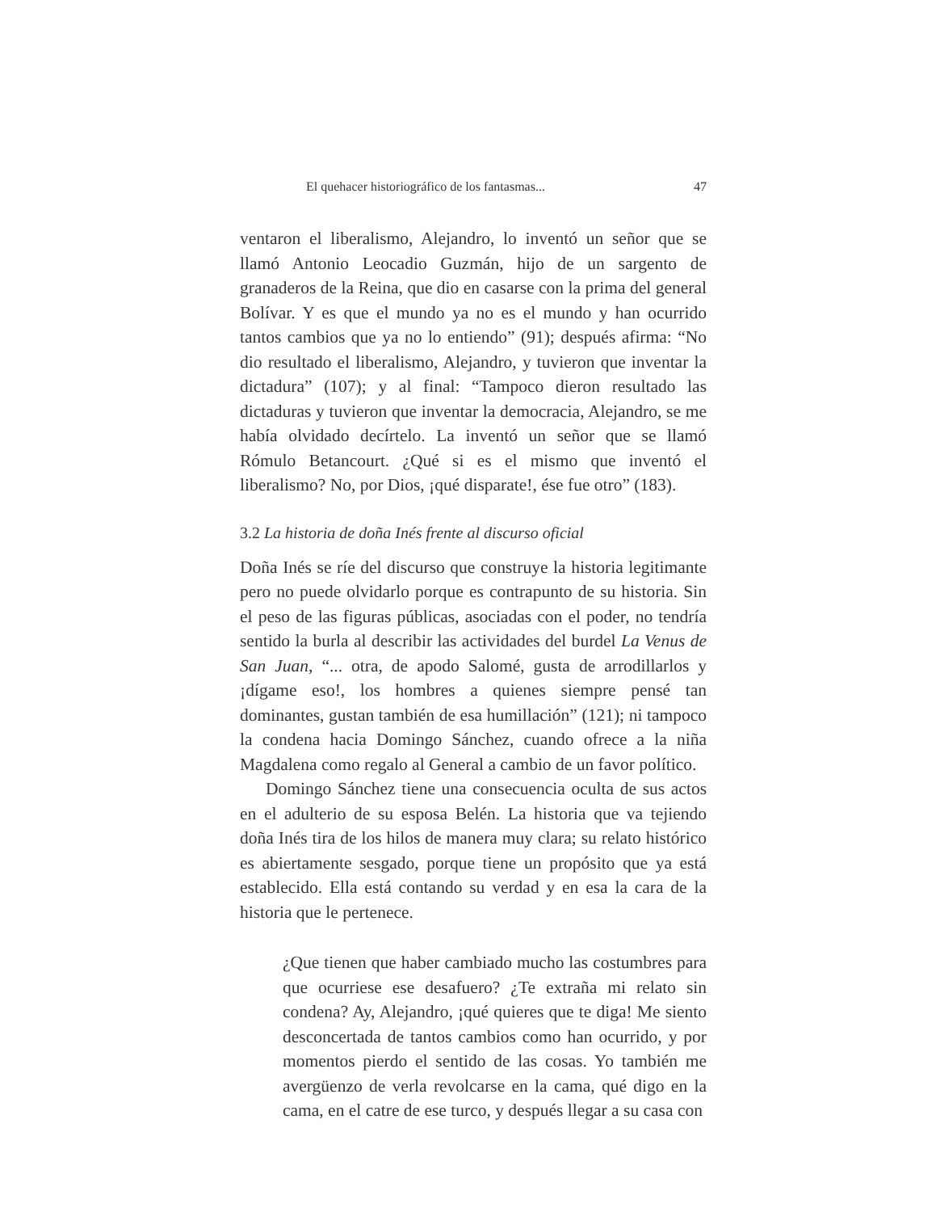El quehacer historiográfico de los fantasmas... 47
ventaron el liberalismo, Alejandro, lo inventó un señor que se llamó Antonio Leocadio Guzmán, hijo de un sargento de granaderos de la Reina, que dio en casarse con la prima del general Bolívar. Y es que el mundo ya no es el mundo y han ocurrido tantos cambios que ya no lo entiendo” (91); después afirma: “No dio resultado el liberalismo, Alejandro, y tuvieron que inventar la dictadura” (107); y al final: “Tampoco dieron resultado las dictaduras y tuvieron que inventar la democracia, Alejandro, se me había olvidado decírtelo. La inventó un señor que se llamó Rómulo Betancourt. ¿Qué si es el mismo que inventó el liberalismo? No, por Dios, ¡qué disparate!, ése fue otro” (183).
3.2 La historia de doña Inés frente al discurso oficial
Doña Inés se ríe del discurso que construye la historia legitimante pero no puede olvidarlo porque es contrapunto de su historia. Sin el peso de las figuras públicas, asociadas con el poder, no tendría sentido la burla al describir las actividades del burdel La Venus de San Juan, “... otra, de apodo Salomé, gusta de arrodillarlos y ¡dígame eso!, los hombres a quienes siempre pensé tan dominantes, gustan también de esa humillación” (121); ni tampoco la condena hacia Domingo Sánchez, cuando ofrece a la niña Magdalena como regalo al General a cambio de un favor político.
Domingo Sánchez tiene una consecuencia oculta de sus actos en el adulterio de su esposa Belén. La historia que va tejiendo doña Inés tira de los hilos de manera muy clara; su relato histórico es abiertamente sesgado, porque tiene un propósito que ya está establecido. Ella está contando su verdad y en esa la cara de la historia que le pertenece.
¿Que tienen que haber cambiado mucho las costumbres para que ocurriese ese desafuero? ¿Te extraña mi relato sin condena? Ay, Alejandro, ¡qué quieres que te diga! Me siento desconcertada de tantos cambios como han ocurrido, y por momentos pierdo el sentido de las cosas. Yo también me avergüenzo de verla revolcarse en la cama, qué digo en la cama, en el catre de ese turco, y después llegar a su casa con